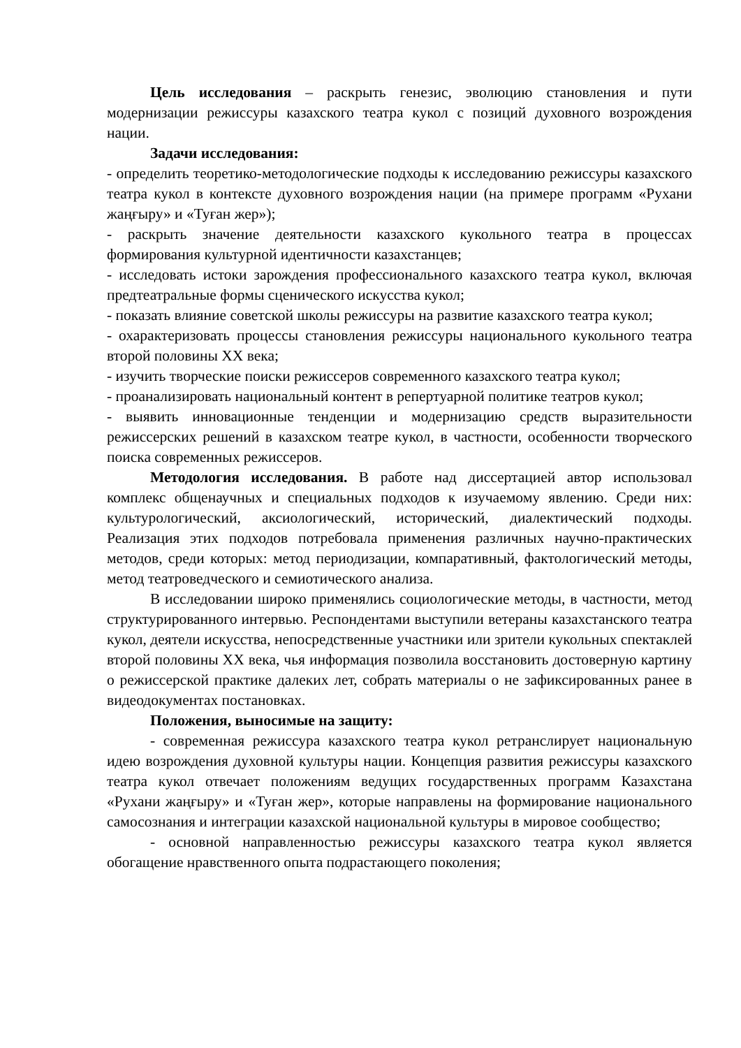Цель исследования – раскрыть генезис, эволюцию становления и пути модернизации режиссуры казахского театра кукол с позиций духовного возрождения нации.
Задачи исследования:
- определить теоретико-методологические подходы к исследованию режиссуры казахского театра кукол в контексте духовного возрождения нации (на примере программ «Рухани жаңғыру» и «Туған жер»);
- раскрыть значение деятельности казахского кукольного театра в процессах формирования культурной идентичности казахстанцев;
- исследовать истоки зарождения профессионального казахского театра кукол, включая предтеатральные формы сценического искусства кукол;
- показать влияние советской школы режиссуры на развитие казахского театра кукол;
- охарактеризовать процессы становления режиссуры национального кукольного театра второй половины XX века;
- изучить творческие поиски режиссеров современного казахского театра кукол;
- проанализировать национальный контент в репертуарной политике театров кукол;
- выявить инновационные тенденции и модернизацию средств выразительности режиссерских решений в казахском театре кукол, в частности, особенности творческого поиска современных режиссеров.
Методология исследования. В работе над диссертацией автор использовал комплекс общенаучных и специальных подходов к изучаемому явлению. Среди них: культурологический, аксиологический, исторический, диалектический подходы. Реализация этих подходов потребовала применения различных научно-практических методов, среди которых: метод периодизации, компаративный, фактологический методы, метод театроведческого и семиотического анализа.
В исследовании широко применялись социологические методы, в частности, метод структурированного интервью. Респондентами выступили ветераны казахстанского театра кукол, деятели искусства, непосредственные участники или зрители кукольных спектаклей второй половины XX века, чья информация позволила восстановить достоверную картину о режиссерской практике далеких лет, собрать материалы о не зафиксированных ранее в видеодокументах постановках.
Положения, выносимые на защиту:
- современная режиссура казахского театра кукол ретранслирует национальную идею возрождения духовной культуры нации. Концепция развития режиссуры казахского театра кукол отвечает положениям ведущих государственных программ Казахстана «Рухани жаңғыру» и «Туған жер», которые направлены на формирование национального самосознания и интеграции казахской национальной культуры в мировое сообщество;
- основной направленностью режиссуры казахского театра кукол является обогащение нравственного опыта подрастающего поколения;